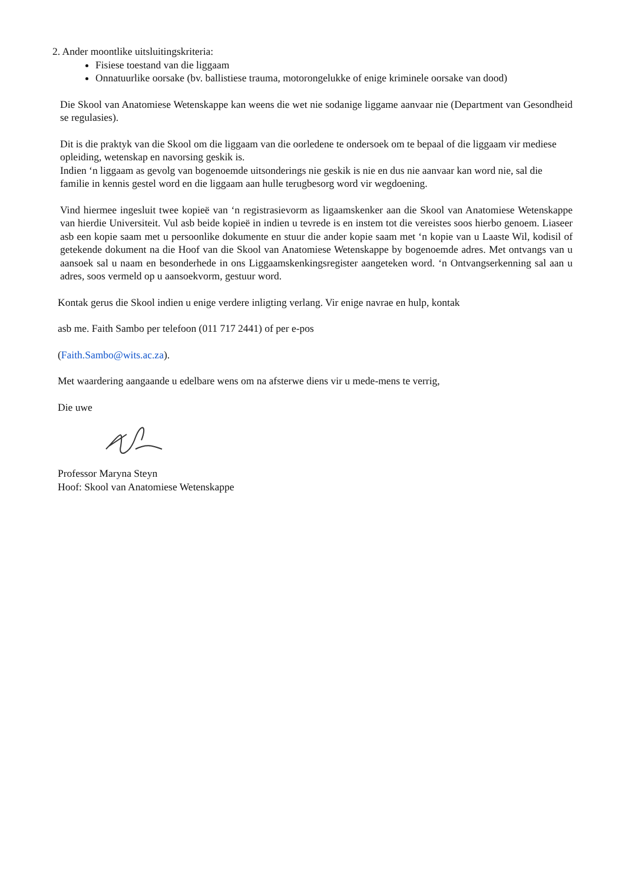2. Ander moontlike uitsluitingskriteria:
Fisiese toestand van die liggaam
Onnatuurlike oorsake (bv. ballistiese trauma, motorongelukke of enige kriminele oorsake van dood)
Die Skool van Anatomiese Wetenskappe kan weens die wet nie sodanige liggame aanvaar nie (Department van Gesondheid se regulasies).
Dit is die praktyk van die Skool om die liggaam van die oorledene te ondersoek om te bepaal of die liggaam vir mediese opleiding, wetenskap en navorsing geskik is.
Indien ‘n liggaam as gevolg van bogenoemde uitsonderings nie geskik is nie en dus nie aanvaar kan word nie, sal die familie in kennis gestel word en die liggaam aan hulle terugbesorg word vir wegdoening.
Vind hiermee ingesluit twee kopieë van ‘n registrasievorm as ligaamskenker aan die Skool van Anatomiese Wetenskappe van hierdie Universiteit. Vul asb beide kopieë in indien u tevrede is en instem tot die vereistes soos hierbo genoem. Liaseer asb een kopie saam met u persoonlike dokumente en stuur die ander kopie saam met ‘n kopie van u Laaste Wil, kodisil of getekende dokument na die Hoof van die Skool van Anatomiese Wetenskappe by bogenoemde adres. Met ontvangs van u aansoek sal u naam en besonderhede in ons Liggaamskenkingsregister aangeteken word. ‘n Ontvangserkenning sal aan u adres, soos vermeld op u aansoekvorm, gestuur word.
Kontak gerus die Skool indien u enige verdere inligting verlang. Vir enige navrae en hulp, kontak
asb me. Faith Sambo per telefoon (011 717 2441) of per e-pos
(Faith.Sambo@wits.ac.za).
Met waardering aangaande u edelbare wens om na afsterwe diens vir u mede-mens te verrig,
Die uwe
Professor Maryna Steyn
Hoof: Skool van Anatomiese Wetenskappe